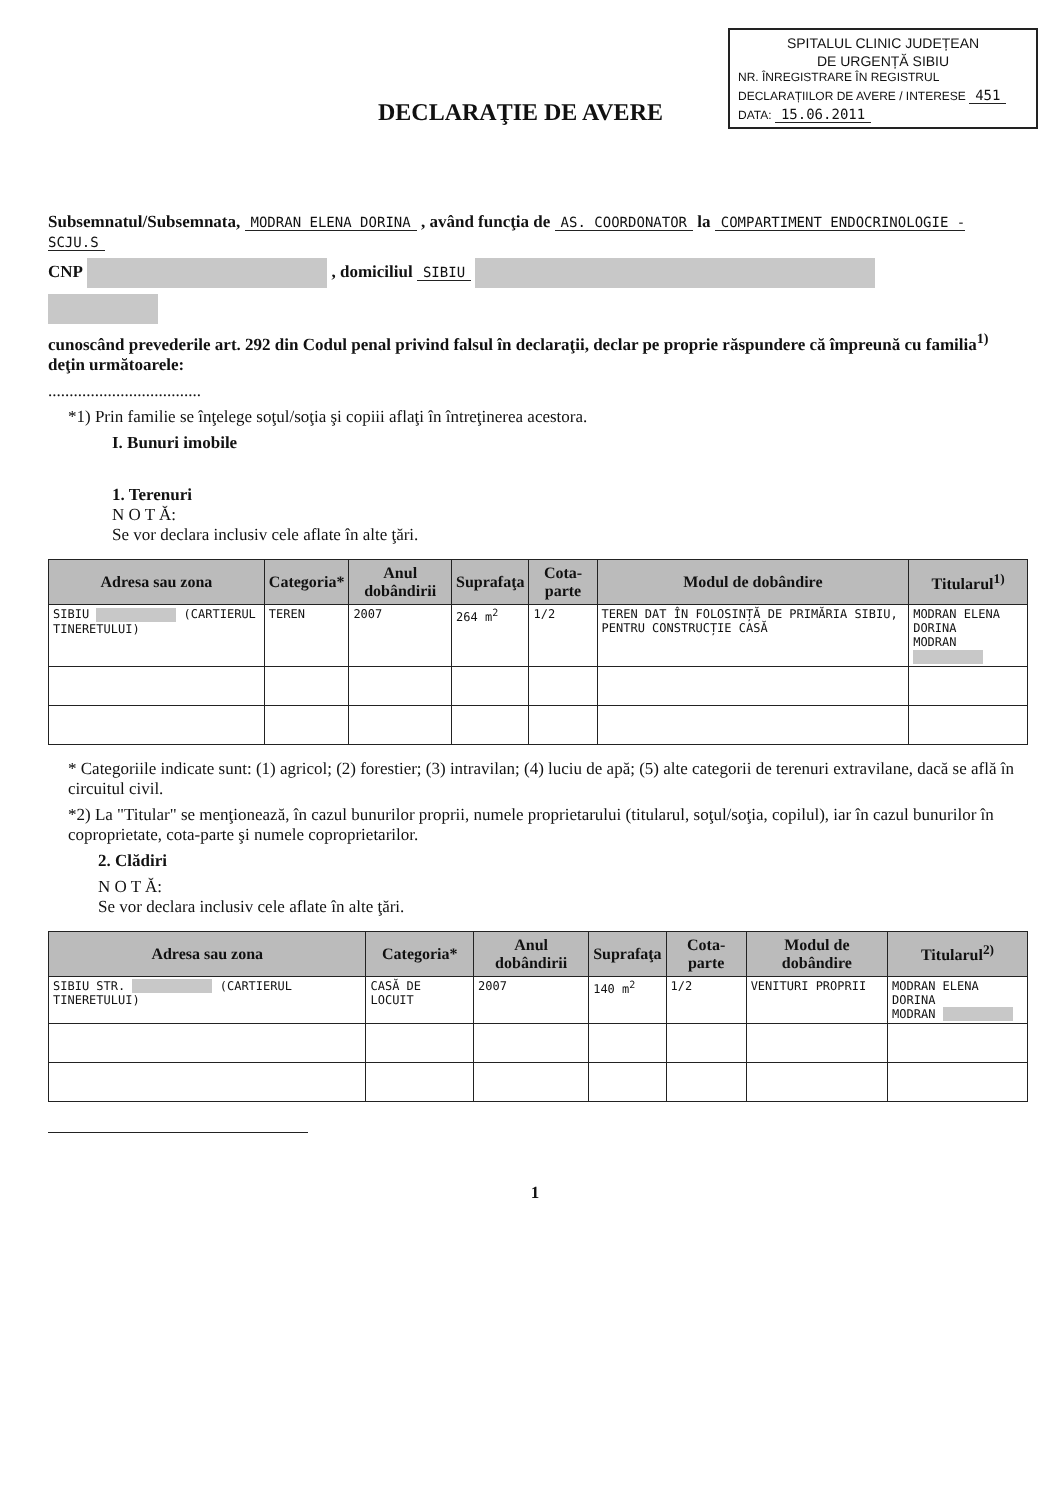SPITALUL CLINIC JUDEȚEAN
DE URGENȚĂ SIBIU
NR. ÎNREGISTRARE ÎN REGISTRUL DECLARAȚIILOR DE AVERE / INTERESE 451
DATA: 15.06.2011
DECLARAŢIE DE AVERE
Subsemnatul/Subsemnata, MODRAN ELENA DORINA , având funcţia de AS. COORDONATOR la COMPARTIMENT ENDOCRINOLOGIE - SCJU.S
CNP , domiciliul SIBIU
cunoscând prevederile art. 292 din Codul penal privind falsul în declaraţii, declar pe proprie răspundere că împreună cu familia<sup>1)</sup> deţin următoarele:
....................................
*1) Prin familie se înţelege soţul/soţia şi copiii aflaţi în întreţinerea acestora.
I. Bunuri imobile
1. Terenuri
N O T Ă:
Se vor declara inclusiv cele aflate în alte ţări.
| Adresa sau zona | Categoria* | Anul dobândirii | Suprafaţa | Cota-parte | Modul de dobândire | Titularul<sup>1)</sup> |
| --- | --- | --- | --- | --- | --- | --- |
| SIBIU (CARTIERUL TINERETULUI) | TEREN | 2007 | 264 m<sup>2</sup> | 1/2 | TEREN DAT ÎN FOLOSINȚĂ DE PRIMĂRIA SIBIU, PENTRU CONSTRUCȚIE CASĂ | MODRAN ELENA DORINA MODRAN |
* Categoriile indicate sunt: (1) agricol; (2) forestier; (3) intravilan; (4) luciu de apă; (5) alte categorii de terenuri extravilane, dacă se află în circuitul civil.
*2) La "Titular" se menţionează, în cazul bunurilor proprii, numele proprietarului (titularul, soţul/soţia, copilul), iar în cazul bunurilor în coproprietate, cota-parte şi numele coproprietarilor.
2. Clădiri
N O T Ă:
Se vor declara inclusiv cele aflate în alte ţări.
| Adresa sau zona | Categoria* | Anul dobândirii | Suprafaţa | Cota-parte | Modul de dobândire | Titularul<sup>2)</sup> |
| --- | --- | --- | --- | --- | --- | --- |
| SIBIU STR. (CARTIERUL TINERETULUI) | CASĂ DE LOCUIT | 2007 | 140 m<sup>2</sup> | 1/2 | VENITURI PROPRII | MODRAN ELENA DORINA MODRAN |
1